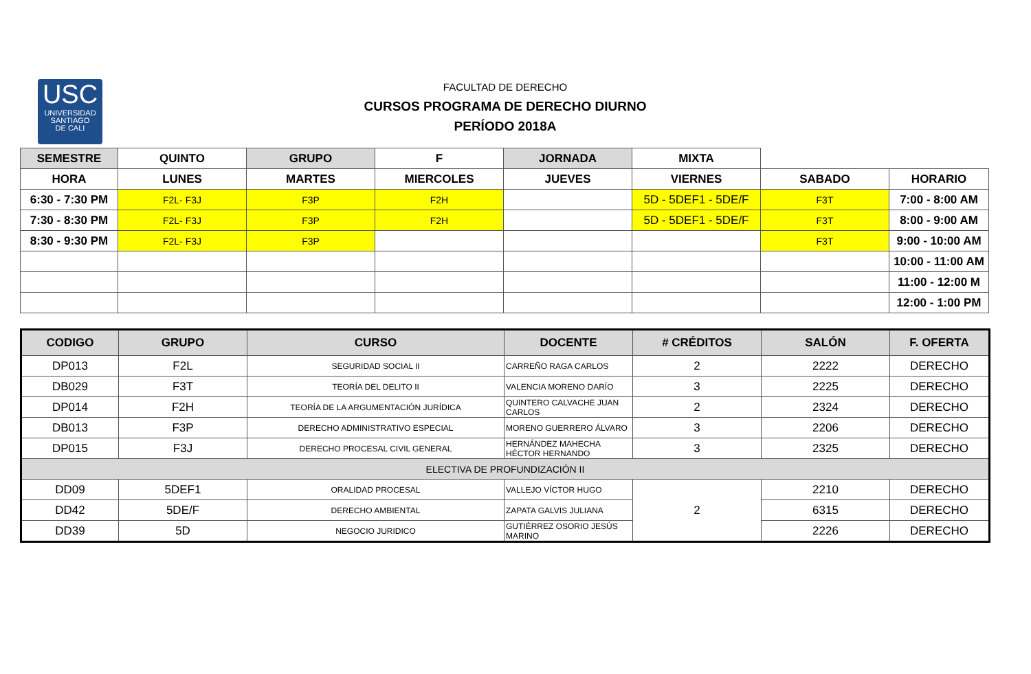USC
UNIVERSIDAD
SANTIAGO
DE CALI
FACULTAD DE DERECHO
CURSOS PROGRAMA DE DERECHO DIURNO
PERÍODO 2018A
| SEMESTRE | QUINTO | GRUPO | F | JORNADA | MIXTA | | |
| HORA | LUNES | MARTES | MIERCOLES | JUEVES | VIERNES | SABADO | HORARIO |
| 6:30 - 7:30 PM | F2L- F3J | F3P | F2H | | 5D - 5DEF1 - 5DE/F | F3T | 7:00 - 8:00 AM |
| 7:30 - 8:30 PM | F2L- F3J | F3P | F2H | | 5D - 5DEF1 - 5DE/F | F3T | 8:00 - 9:00 AM |
| 8:30 - 9:30 PM | F2L- F3J | F3P | | | | F3T | 9:00 - 10:00 AM |
| | | | | | | | 10:00 - 11:00 AM |
| | | | | | | | 11:00 - 12:00 M |
| | | | | | | | 12:00 - 1:00 PM |
| CODIGO | GRUPO | CURSO | DOCENTE | # CRÉDITOS | SALÓN | F. OFERTA |
| --- | --- | --- | --- | --- | --- | --- |
| DP013 | F2L | SEGURIDAD SOCIAL II | CARREÑO RAGA CARLOS | 2 | 2222 | DERECHO |
| DB029 | F3T | TEORÍA DEL DELITO II | VALENCIA MORENO DARÍO | 3 | 2225 | DERECHO |
| DP014 | F2H | TEORÍA DE LA ARGUMENTACIÓN JURÍDICA | QUINTERO CALVACHE JUAN CARLOS | 2 | 2324 | DERECHO |
| DB013 | F3P | DERECHO ADMINISTRATIVO ESPECIAL | MORENO GUERRERO ÁLVARO | 3 | 2206 | DERECHO |
| DP015 | F3J | DERECHO PROCESAL CIVIL GENERAL | HERNÁNDEZ MAHECHA HÉCTOR HERNANDO | 3 | 2325 | DERECHO |
| ELECTIVA DE PROFUNDIZACIÓN II | | | | | | |
| DD09 | 5DEF1 | ORALIDAD PROCESAL | VALLEJO VÍCTOR HUGO | 2 | 2210 | DERECHO |
| DD42 | 5DE/F | DERECHO AMBIENTAL | ZAPATA GALVIS JULIANA | | 6315 | DERECHO |
| DD39 | 5D | NEGOCIO JURIDICO | GUTIÉRREZ OSORIO JESÚS MARINO | | 2226 | DERECHO |